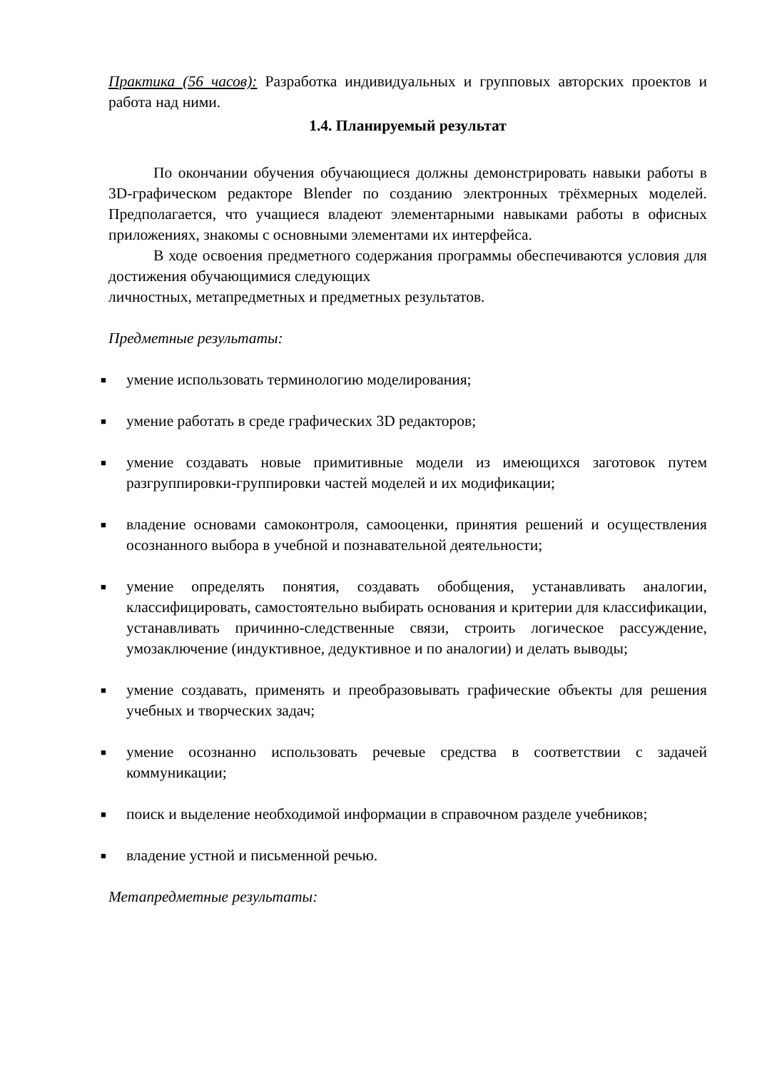Практика (56 часов): Разработка индивидуальных и групповых авторских проектов и работа над ними.
1.4. Планируемый результат
По окончании обучения обучающиеся должны демонстрировать навыки работы в 3D-графическом редакторе Blender по созданию электронных трёхмерных моделей. Предполагается, что учащиеся владеют элементарными навыками работы в офисных приложениях, знакомы с основными элементами их интерфейса.
В ходе освоения предметного содержания программы обеспечиваются условия для достижения обучающимися следующих
личностных, метапредметных и предметных результатов.
Предметные результаты:
■ умение использовать терминологию моделирования;
■ умение работать в среде графических 3D редакторов;
■ умение создавать новые примитивные модели из имеющихся заготовок путем разгруппировки-группировки частей моделей и их модификации;
■ владение основами самоконтроля, самооценки, принятия решений и осуществления осознанного выбора в учебной и познавательной деятельности;
■ умение определять понятия, создавать обобщения, устанавливать аналогии, классифицировать, самостоятельно выбирать основания и критерии для классификации, устанавливать причинно-следственные связи, строить логическое рассуждение, умозаключение (индуктивное, дедуктивное и по аналогии) и делать выводы;
■ умение создавать, применять и преобразовывать графические объекты для решения учебных и творческих задач;
■ умение осознанно использовать речевые средства в соответствии с задачей коммуникации;
■ поиск и выделение необходимой информации в справочном разделе учебников;
■ владение устной и письменной речью.
Метапредметные результаты: